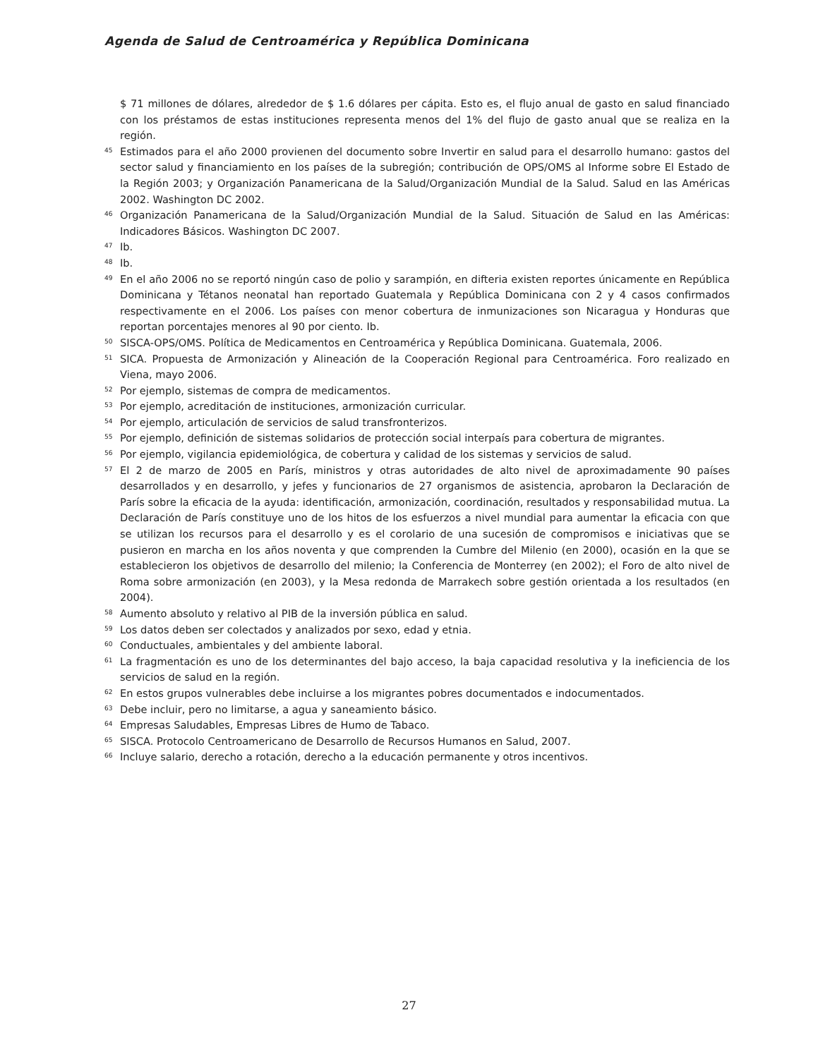Agenda de Salud de Centroamérica y República Dominicana
$ 71 millones de dólares, alrededor de $ 1.6 dólares per cápita. Esto es, el flujo anual de gasto en salud financiado con los préstamos de estas instituciones representa menos del 1% del flujo de gasto anual que se realiza en la región.
<sup>45</sup> Estimados para el año 2000 provienen del documento sobre Invertir en salud para el desarrollo humano: gastos del sector salud y financiamiento en los países de la subregión; contribución de OPS/OMS al Informe sobre El Estado de la Región 2003; y Organización Panamericana de la Salud/Organización Mundial de la Salud. Salud en las Américas 2002. Washington DC 2002.
<sup>46</sup> Organización Panamericana de la Salud/Organización Mundial de la Salud. Situación de Salud en las Américas: Indicadores Básicos. Washington DC 2007.
<sup>47</sup> Ib.
<sup>48</sup> Ib.
<sup>49</sup> En el año 2006 no se reportó ningún caso de polio y sarampión, en difteria existen reportes únicamente en República Dominicana y Tétanos neonatal han reportado Guatemala y República Dominicana con 2 y 4 casos confirmados respectivamente en el 2006. Los países con menor cobertura de inmunizaciones son Nicaragua y Honduras que reportan porcentajes menores al 90 por ciento. Ib.
<sup>50</sup> SISCA-OPS/OMS. Política de Medicamentos en Centroamérica y República Dominicana. Guatemala, 2006.
<sup>51</sup> SICA. Propuesta de Armonización y Alineación de la Cooperación Regional para Centroamérica. Foro realizado en Viena, mayo 2006.
<sup>52</sup> Por ejemplo, sistemas de compra de medicamentos.
<sup>53</sup> Por ejemplo, acreditación de instituciones, armonización curricular.
<sup>54</sup> Por ejemplo, articulación de servicios de salud transfronterizos.
<sup>55</sup> Por ejemplo, definición de sistemas solidarios de protección social interpaís para cobertura de migrantes.
<sup>56</sup> Por ejemplo, vigilancia epidemiológica, de cobertura y calidad de los sistemas y servicios de salud.
<sup>57</sup> El 2 de marzo de 2005 en París, ministros y otras autoridades de alto nivel de aproximadamente 90 países desarrollados y en desarrollo, y jefes y funcionarios de 27 organismos de asistencia, aprobaron la Declaración de París sobre la eficacia de la ayuda: identificación, armonización, coordinación, resultados y responsabilidad mutua. La Declaración de París constituye uno de los hitos de los esfuerzos a nivel mundial para aumentar la eficacia con que se utilizan los recursos para el desarrollo y es el corolario de una sucesión de compromisos e iniciativas que se pusieron en marcha en los años noventa y que comprenden la Cumbre del Milenio (en 2000), ocasión en la que se establecieron los objetivos de desarrollo del milenio; la Conferencia de Monterrey (en 2002); el Foro de alto nivel de Roma sobre armonización (en 2003), y la Mesa redonda de Marrakech sobre gestión orientada a los resultados (en 2004).
<sup>58</sup> Aumento absoluto y relativo al PIB de la inversión pública en salud.
<sup>59</sup> Los datos deben ser colectados y analizados por sexo, edad y etnia.
<sup>60</sup> Conductuales, ambientales y del ambiente laboral.
<sup>61</sup> La fragmentación es uno de los determinantes del bajo acceso, la baja capacidad resolutiva y la ineficiencia de los servicios de salud en la región.
<sup>62</sup> En estos grupos vulnerables debe incluirse a los migrantes pobres documentados e indocumentados.
<sup>63</sup> Debe incluir, pero no limitarse, a agua y saneamiento básico.
<sup>64</sup> Empresas Saludables, Empresas Libres de Humo de Tabaco.
<sup>65</sup> SISCA. Protocolo Centroamericano de Desarrollo de Recursos Humanos en Salud, 2007.
<sup>66</sup> Incluye salario, derecho a rotación, derecho a la educación permanente y otros incentivos.
27